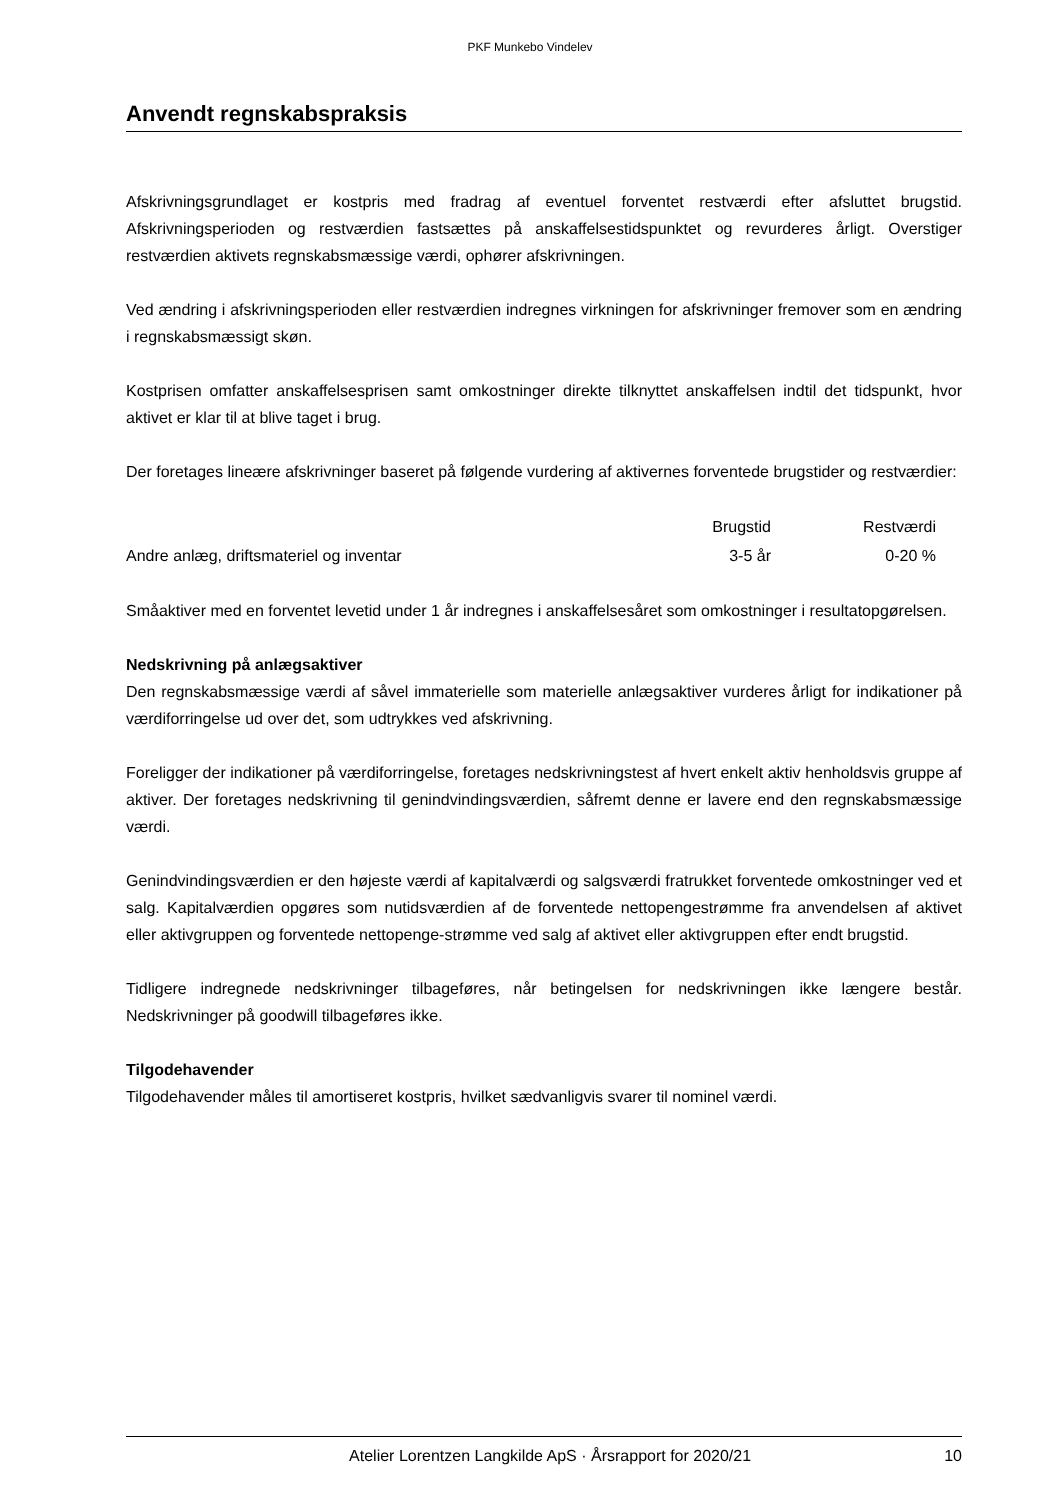PKF Munkebo Vindelev
Anvendt regnskabspraksis
Afskrivningsgrundlaget er kostpris med fradrag af eventuel forventet restværdi efter afsluttet brugstid. Afskrivningsperioden og restværdien fastsættes på anskaffelsestidspunktet og revurderes årligt. Overstiger restværdien aktivets regnskabsmæssige værdi, ophører afskrivningen.
Ved ændring i afskrivningsperioden eller restværdien indregnes virkningen for afskrivninger fremover som en ændring i regnskabsmæssigt skøn.
Kostprisen omfatter anskaffelsesprisen samt omkostninger direkte tilknyttet anskaffelsen indtil det tidspunkt, hvor aktivet er klar til at blive taget i brug.
Der foretages lineære afskrivninger baseret på følgende vurdering af aktivernes forventede brugstider og restværdier:
| | Brugstid | Restværdi |
| --- | --- | --- |
| Andre anlæg, driftsmateriel og inventar | 3-5 år | 0-20 % |
Småaktiver med en forventet levetid under 1 år indregnes i anskaffelsesåret som omkostninger i resultatopgørelsen.
Nedskrivning på anlægsaktiver
Den regnskabsmæssige værdi af såvel immaterielle som materielle anlægsaktiver vurderes årligt for indikationer på værdiforringelse ud over det, som udtrykkes ved afskrivning.
Foreligger der indikationer på værdiforringelse, foretages nedskrivningstest af hvert enkelt aktiv henholdsvis gruppe af aktiver. Der foretages nedskrivning til genindvindingsværdien, såfremt denne er lavere end den regnskabsmæssige værdi.
Genindvindingsværdien er den højeste værdi af kapitalværdi og salgsværdi fratrukket forventede omkostninger ved et salg. Kapitalværdien opgøres som nutidsværdien af de forventede nettopengestrømme fra anvendelsen af aktivet eller aktivgruppen og forventede nettopenge-strømme ved salg af aktivet eller aktivgruppen efter endt brugstid.
Tidligere indregnede nedskrivninger tilbageføres, når betingelsen for nedskrivningen ikke længere består. Nedskrivninger på goodwill tilbageføres ikke.
Tilgodehavender
Tilgodehavender måles til amortiseret kostpris, hvilket sædvanligvis svarer til nominel værdi.
Atelier Lorentzen Langkilde ApS · Årsrapport for 2020/21 10